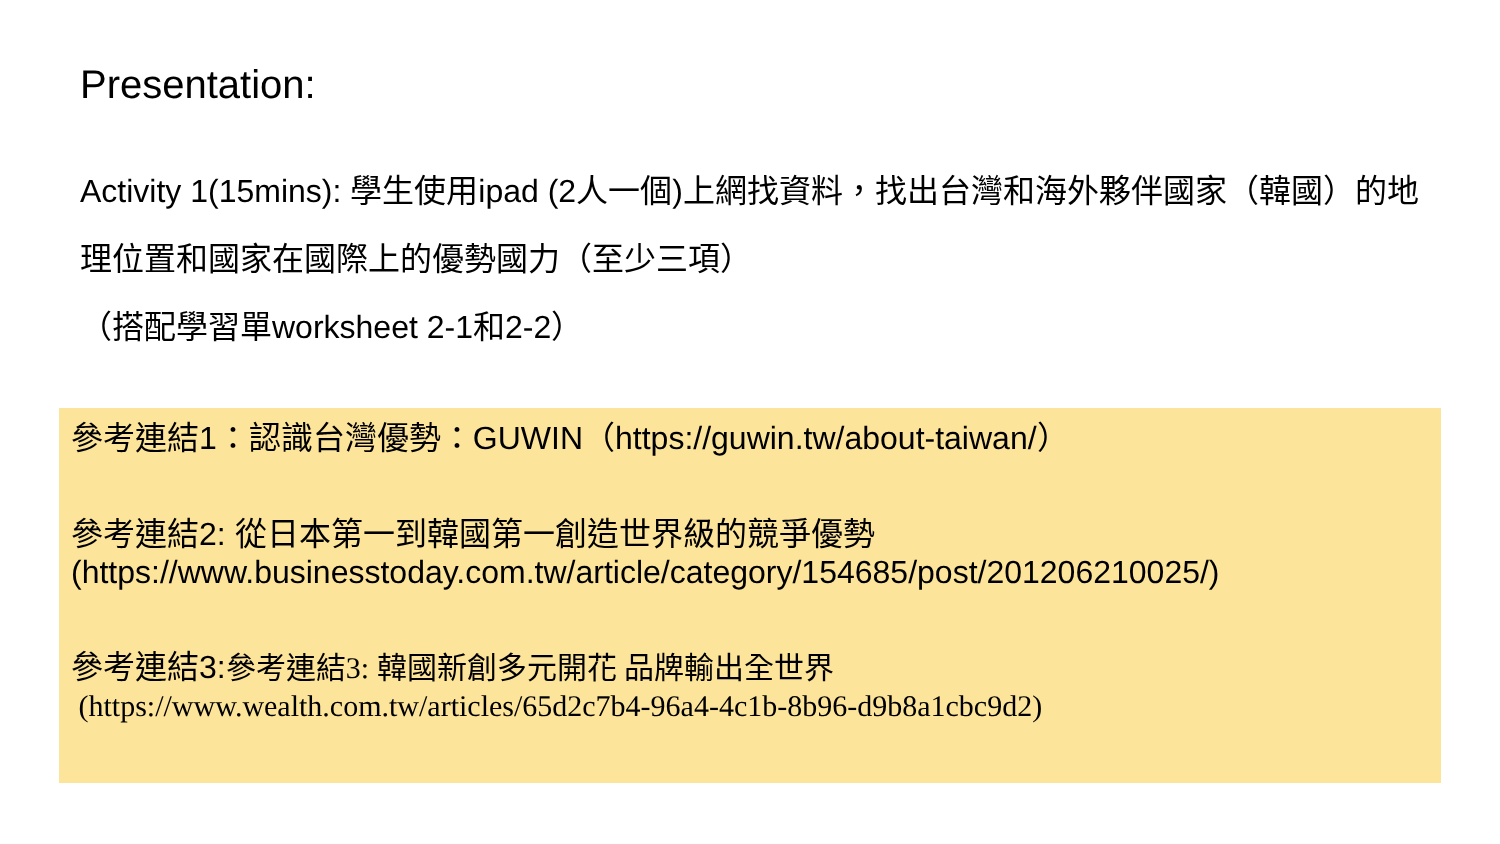Presentation:
Activity 1(15mins): 學生使用ipad (2人一個)上網找資料，找出台灣和海外夥伴國家（韓國）的地理位置和國家在國際上的優勢國力（至少三項）
（搭配學習單worksheet 2-1和2-2）
參考連結1：認識台灣優勢：GUWIN（https://guwin.tw/about-taiwan/）
參考連結2: 從日本第一到韓國第一創造世界級的競爭優勢
(https://www.businesstoday.com.tw/article/category/154685/post/201206210025/)
參考連結3:參考連結3: 韓國新創多元開花 品牌輸出全世界
(https://www.wealth.com.tw/articles/65d2c7b4-96a4-4c1b-8b96-d9b8a1cbc9d2)